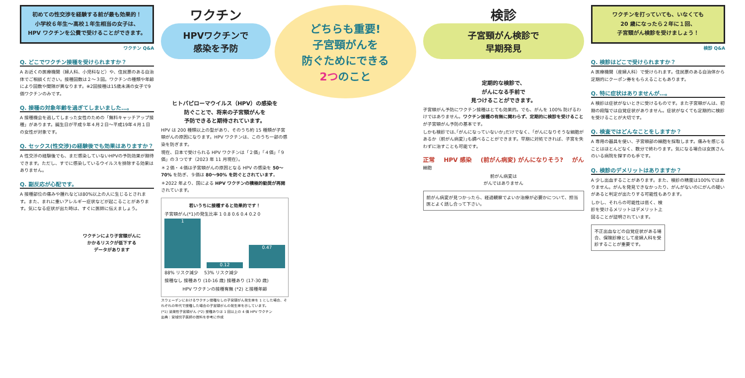初めての性交渉を経験する前が最も効果的！
小学校６年生〜高校１年生相当の女子は、
HPV ワクチンを公費で受けることができます。
ワクチン Q&A
Q. どこでワクチン接種を受けられますか？
A お近くの医療機関（婦人科、小児科など）や、住民票のある自治体でご相談ください。接種回数は２〜３回。ワクチンの種類や年齢により回数や間隔が異なります。※2回接種は15歳未満の女子で9価ワクチンのみです。
Q. 接種の対象年齢を過ぎてしまいました…。
A 接種機会を逃してしまった女性のための「無料キャッチアップ接種」があります。誕生日が平成９年４月２日〜平成19年４月１日の女性が対象です。
Q. セックス(性交渉)の経験後でも効果はありますか？
A 性交渉の経験後でも、まだ感染していないHPVの予防効果が期待できます。ただし、すでに感染しているウイルスを排除する効果はありません。
Q. 副反応が心配です。
A 接種部位の痛みや腫れなどは80%以上の人に生じるとされます。また、まれに重いアレルギー症状などが起こることがあります。気になる症状が出た時は、すぐに医師に伝えましょう。
ワクチンにより子宮頸がんに
かかるリスクが低下する
データがあります
ワクチン
HPVワクチンで
感染を予防
どちらも重要!
子宮頸がんを
防ぐためにできる
2つのこと
ヒトパピローマウイルス（HPV）の感染を
防ぐことで、将来の子宮頸がんを
予防できると期待されています。
HPV は 200 種類以上の型があり、そのうち約 15 種類が子宮頸がんの原因になります。HPV ワクチンは、このうち一部の感染を防ぎます。
現在、日本で受けられる HPV ワクチンは「２価」「４価」「９価」の３つです（2023 年 11 月現在）。
＊２価・４価は子宮頸がんの原因となる HPV の感染を 50〜70% を防ぎ、９価は 80〜90% を防ぐとされています。
＊2022 年より、国による HPV ワクチンの積極的勧奨が再開されています。
若いうちに接種すると効果的です！
子宮頸がん(*1)の発生比率 1 0.8 0.6 0.4 0.2 0
1
0.12
0.47
88% リスク減少 　53% リスク減少
接種なし 接種あり (10-16 歳) 接種あり (17-30 歳)
HPV ワクチンの接種有無 (*2) と接種年齢
スウェーデンにおけるワクチン接種なしの子宮頸がん発生率を 1 とした場合、それぞれの年代で接種した場合の子宮頸がんの発生率を示しています。
(*1) 浸潤性子宮頸がん (*2) 接種ありは 1 回以上の 4 価 HPV ワクチン
出典：宮城悦子医師の資料を参考に作成
検診
子宮頸がん検診で
早期発見
定期的な検診で、
がんになる手前で
見つけることができます。
子宮頸がん予防にワクチン接種はとても効果的。でも、がんを 100% 防げるわけではありません。ワクチン接種の有無に関わらず、定期的に検診を受けることが子宮頸がん予防の基本です。
しかも検診では､｢がんになっていないか｣だけでなく、｢がんになりそうな細胞があるか（前がん病変）｣も調べることができます。早期に対処できれば、子宮を失わずに治すことも可能です。
正常 HPV 感染 (前がん病変) がんになりそう? がん
細胞
前がん病変は
がんではありません
前がん病変が見つかったら、経過観察でよいか治療が必要かについて、担当医とよく話し合って下さい。
ワクチンを打っていても、いなくても
20 歳になったら２年に１回、
子宮頸がん検診を受けましょう！
検診 Q&A
Q. 検診はどこで受けられますか？
A 医療機関（産婦人科）で受けられます。住民票のある自治体から定期的にクーポン券をもらえることもあります。
Q. 特に症状はありませんが…。
A 検診は症状がないときに受けるものです。また子宮頸がんは、初期の段階では自覚症状がありません。症状がなくても定期的に検診を受けることが大切です。
Q. 検査ではどんなことをしますか？
A 専用の器具を使い、子宮頸部の細胞を採取します。痛みを感じることはほとんどなく、数分で終わります。気になる場合は女医さんのいる病院を探すのも手です。
Q. 検診のデメリットはありますか？
A 少し出血することがあります。また、検診の精度は100%ではありません。がんを発見できなかったり、がんがないのにがんの疑いがあると判定が出たりする可能性もあります。
しかし、それらの可能性は低く、検診を受けるメリットはデメリット上回ることが証明されています。
不正出血などの自覚症状がある場合、保険診療として産婦人科を受診することが重要です。